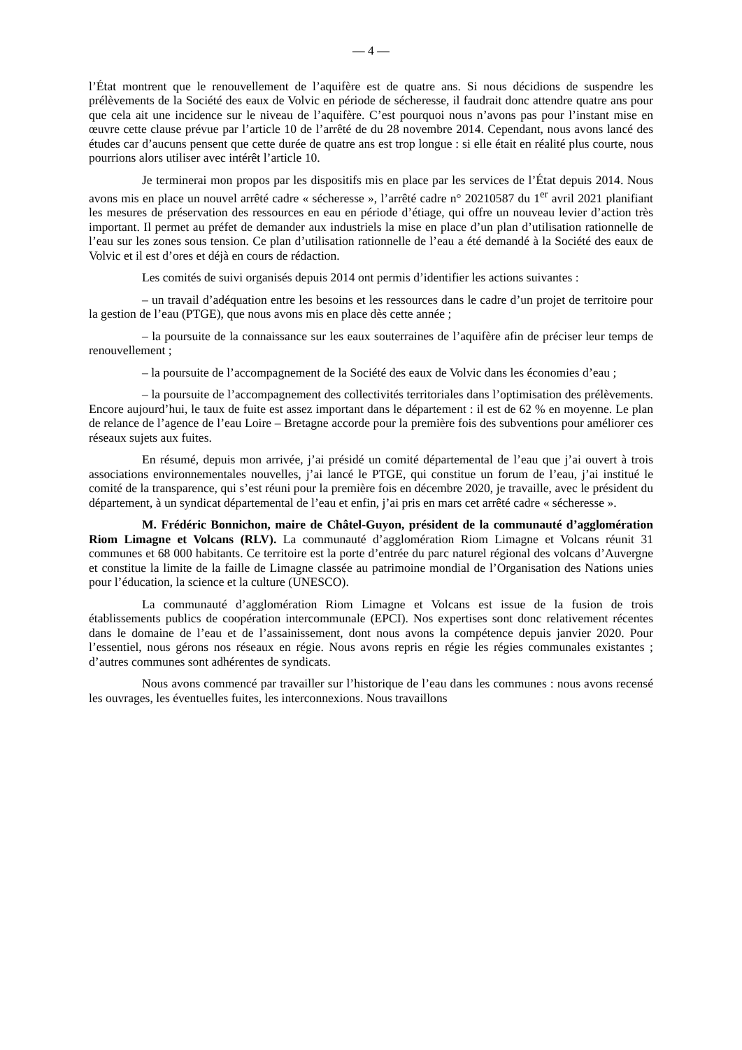— 4 —
l’État montrent que le renouvellement de l’aquifère est de quatre ans. Si nous décidions de suspendre les prélèvements de la Société des eaux de Volvic en période de sécheresse, il faudrait donc attendre quatre ans pour que cela ait une incidence sur le niveau de l’aquifère. C’est pourquoi nous n’avons pas pour l’instant mise en œuvre cette clause prévue par l’article 10 de l’arrêté de du 28 novembre 2014. Cependant, nous avons lancé des études car d’aucuns pensent que cette durée de quatre ans est trop longue : si elle était en réalité plus courte, nous pourrions alors utiliser avec intérêt l’article 10.
Je terminerai mon propos par les dispositifs mis en place par les services de l’État depuis 2014. Nous avons mis en place un nouvel arrêté cadre « sécheresse », l’arrêté cadre n° 20210587 du 1<sup>er</sup> avril 2021 planifiant les mesures de préservation des ressources en eau en période d’étiage, qui offre un nouveau levier d’action très important. Il permet au préfet de demander aux industriels la mise en place d’un plan d’utilisation rationnelle de l’eau sur les zones sous tension. Ce plan d’utilisation rationnelle de l’eau a été demandé à la Société des eaux de Volvic et il est d’ores et déjà en cours de rédaction.
Les comités de suivi organisés depuis 2014 ont permis d’identifier les actions suivantes :
– un travail d’adéquation entre les besoins et les ressources dans le cadre d’un projet de territoire pour la gestion de l’eau (PTGE), que nous avons mis en place dès cette année ;
– la poursuite de la connaissance sur les eaux souterraines de l’aquifère afin de préciser leur temps de renouvellement ;
– la poursuite de l’accompagnement de la Société des eaux de Volvic dans les économies d’eau ;
– la poursuite de l’accompagnement des collectivités territoriales dans l’optimisation des prélèvements. Encore aujourd’hui, le taux de fuite est assez important dans le département : il est de 62 % en moyenne. Le plan de relance de l’agence de l’eau Loire – Bretagne accorde pour la première fois des subventions pour améliorer ces réseaux sujets aux fuites.
En résumé, depuis mon arrivée, j’ai présidé un comité départemental de l’eau que j’ai ouvert à trois associations environnementales nouvelles, j’ai lancé le PTGE, qui constitue un forum de l’eau, j’ai institué le comité de la transparence, qui s’est réuni pour la première fois en décembre 2020, je travaille, avec le président du département, à un syndicat départemental de l’eau et enfin, j’ai pris en mars cet arrêté cadre « sécheresse ».
M. Frédéric Bonnichon, maire de Châtel-Guyon, président de la communauté d’agglomération Riom Limagne et Volcans (RLV). La communauté d’agglomération Riom Limagne et Volcans réunit 31 communes et 68 000 habitants. Ce territoire est la porte d’entrée du parc naturel régional des volcans d’Auvergne et constitue la limite de la faille de Limagne classée au patrimoine mondial de l’Organisation des Nations unies pour l’éducation, la science et la culture (UNESCO).
La communauté d’agglomération Riom Limagne et Volcans est issue de la fusion de trois établissements publics de coopération intercommunale (EPCI). Nos expertises sont donc relativement récentes dans le domaine de l’eau et de l’assainissement, dont nous avons la compétence depuis janvier 2020. Pour l’essentiel, nous gérons nos réseaux en régie. Nous avons repris en régie les régies communales existantes ; d’autres communes sont adhérentes de syndicats.
Nous avons commencé par travailler sur l’historique de l’eau dans les communes : nous avons recensé les ouvrages, les éventuelles fuites, les interconnexions. Nous travaillons